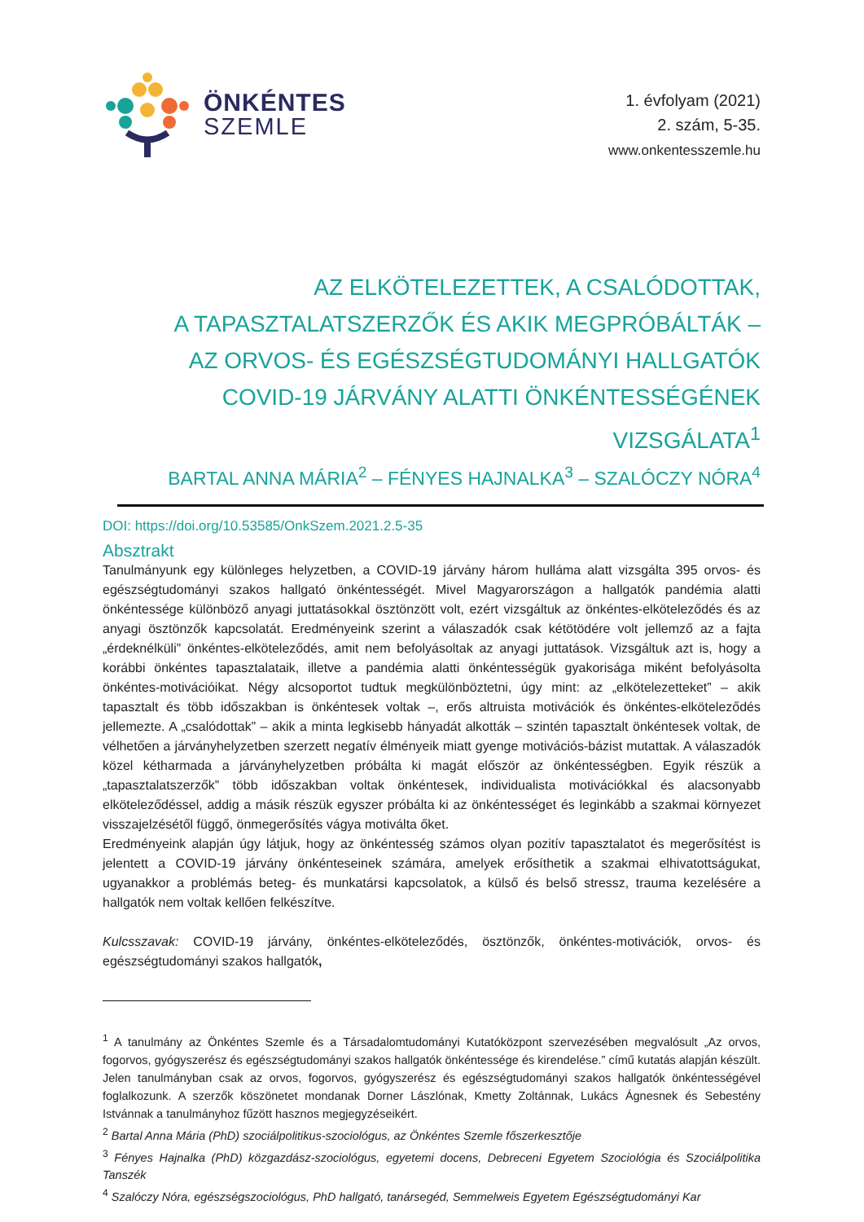ÖNKÉNTES
SZEMLE
1. évfolyam (2021)
2. szám, 5-35.
www.onkentesszemle.hu
AZ ELKÖTELEZETTEK, A CSALÓDOTTAK,
A TAPASZTALATSZERZŐK ÉS AKIK MEGPRÓBÁLTÁK –
AZ ORVOS- ÉS EGÉSZSÉGTUDOMÁNYI HALLGATÓK
COVID-19 JÁRVÁNY ALATTI ÖNKÉNTESSÉGÉNEK VIZSGÁLATA<sup>1</sup>
BARTAL ANNA MÁRIA<sup>2</sup> – FÉNYES HAJNALKA<sup>3</sup> – SZALÓCZY NÓRA<sup>4</sup>
DOI: https://doi.org/10.53585/OnkSzem.2021.2.5-35
Absztrakt
Tanulmányunk egy különleges helyzetben, a COVID-19 járvány három hulláma alatt vizsgálta 395 orvos- és egészségtudományi szakos hallgató önkéntességét. Mivel Magyarországon a hallgatók pandémia alatti önkéntessége különböző anyagi juttatásokkal ösztönzött volt, ezért vizsgáltuk az önkéntes-elköteleződés és az anyagi ösztönzők kapcsolatát. Eredményeink szerint a válaszadók csak kétötödére volt jellemző az a fajta „érdeknélküli” önkéntes-elköteleződés, amit nem befolyásoltak az anyagi juttatások. Vizsgáltuk azt is, hogy a korábbi önkéntes tapasztalataik, illetve a pandémia alatti önkéntességük gyakorisága miként befolyásolta önkéntes-motivációikat. Négy alcsoportot tudtuk megkülönböztetni, úgy mint: az „elkötelezetteket” – akik tapasztalt és több időszakban is önkéntesek voltak –, erős altruista motivációk és önkéntes-elköteleződés jellemezte. A „csalódottak” – akik a minta legkisebb hányadát alkották – szintén tapasztalt önkéntesek voltak, de vélhetően a járványhelyzetben szerzett negatív élményeik miatt gyenge motivációs-bázist mutattak. A válaszadók közel kétharmada a járványhelyzetben próbálta ki magát először az önkéntességben. Egyik részük a „tapasztalatszerzők” több időszakban voltak önkéntesek, individualista motivációkkal és alacsonyabb elköteleződéssel, addig a másik részük egyszer próbálta ki az önkéntességet és leginkább a szakmai környezet visszajelzésétől függő, önmegerősítés vágya motiválta őket.
Eredményeink alapján úgy látjuk, hogy az önkéntesség számos olyan pozitív tapasztalatot és megerősítést is jelentett a COVID-19 járvány önkénteseinek számára, amelyek erősíthetik a szakmai elhivatottságukat, ugyanakkor a problémás beteg- és munkatársi kapcsolatok, a külső és belső stressz, trauma kezelésére a hallgatók nem voltak kellően felkészítve.
Kulcsszavak: COVID-19 járvány, önkéntes-elköteleződés, ösztönzők, önkéntes-motivációk, orvos- és egészségtudományi szakos hallgatók,
<sup>1</sup> A tanulmány az Önkéntes Szemle és a Társadalomtudományi Kutatóközpont szervezésében megvalósult „Az orvos, fogorvos, gyógyszerész és egészségtudományi szakos hallgatók önkéntessége és kirendelése.” című kutatás alapján készült. Jelen tanulmányban csak az orvos, fogorvos, gyógyszerész és egészségtudományi szakos hallgatók önkéntességével foglalkozunk. A szerzők köszönetet mondanak Dorner Lászlónak, Kmetty Zoltánnak, Lukács Ágnesnek és Sebestény Istvánnak a tanulmányhoz fűzött hasznos megjegyzéseikért.
<sup>2</sup> Bartal Anna Mária (PhD) szociálpolitikus-szociológus, az Önkéntes Szemle főszerkesztője
<sup>3</sup> Fényes Hajnalka (PhD) közgazdász-szociológus, egyetemi docens, Debreceni Egyetem Szociológia és Szociálpolitika Tanszék
<sup>4</sup> Szalóczy Nóra, egészségszociológus, PhD hallgató, tanársegéd, Semmelweis Egyetem Egészségtudományi Kar